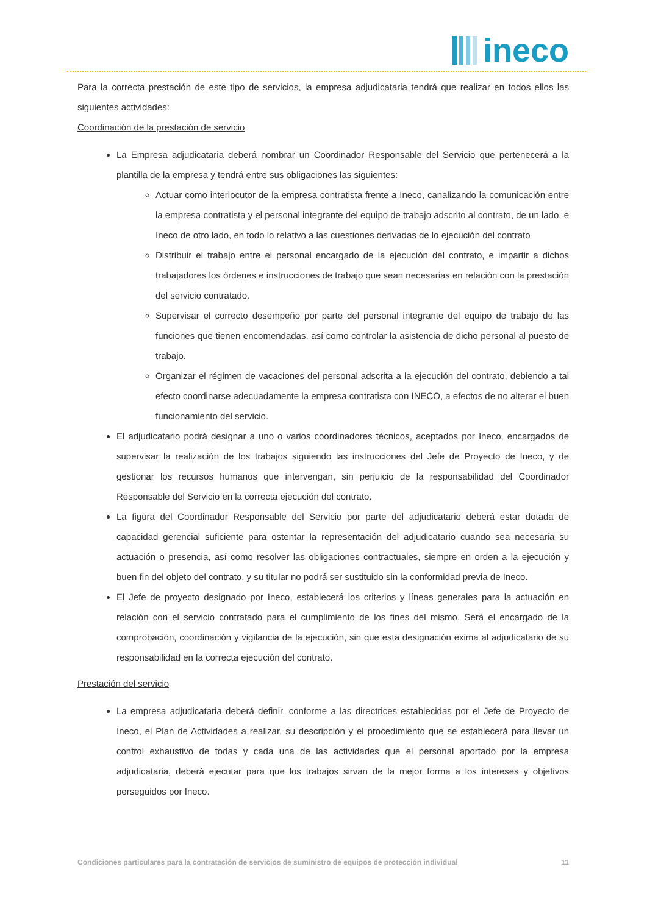ineco
Para la correcta prestación de este tipo de servicios, la empresa adjudicataria tendrá que realizar en todos ellos las siguientes actividades:
Coordinación de la prestación de servicio
La Empresa adjudicataria deberá nombrar un Coordinador Responsable del Servicio que pertenecerá a la plantilla de la empresa y tendrá entre sus obligaciones las siguientes:
Actuar como interlocutor de la empresa contratista frente a Ineco, canalizando la comunicación entre la empresa contratista y el personal integrante del equipo de trabajo adscrito al contrato, de un lado, e Ineco de otro lado, en todo lo relativo a las cuestiones derivadas de lo ejecución del contrato
Distribuir el trabajo entre el personal encargado de la ejecución del contrato, e impartir a dichos trabajadores los órdenes e instrucciones de trabajo que sean necesarias en relación con la prestación del servicio contratado.
Supervisar el correcto desempeño por parte del personal integrante del equipo de trabajo de las funciones que tienen encomendadas, así como controlar la asistencia de dicho personal al puesto de trabajo.
Organizar el régimen de vacaciones del personal adscrita a la ejecución del contrato, debiendo a tal efecto coordinarse adecuadamente la empresa contratista con INECO, a efectos de no alterar el buen funcionamiento del servicio.
El adjudicatario podrá designar a uno o varios coordinadores técnicos, aceptados por Ineco, encargados de supervisar la realización de los trabajos siguiendo las instrucciones del Jefe de Proyecto de Ineco, y de gestionar los recursos humanos que intervengan, sin perjuicio de la responsabilidad del Coordinador Responsable del Servicio en la correcta ejecución del contrato.
La figura del Coordinador Responsable del Servicio por parte del adjudicatario deberá estar dotada de capacidad gerencial suficiente para ostentar la representación del adjudicatario cuando sea necesaria su actuación o presencia, así como resolver las obligaciones contractuales, siempre en orden a la ejecución y buen fin del objeto del contrato, y su titular no podrá ser sustituido sin la conformidad previa de Ineco.
El Jefe de proyecto designado por Ineco, establecerá los criterios y líneas generales para la actuación en relación con el servicio contratado para el cumplimiento de los fines del mismo. Será el encargado de la comprobación, coordinación y vigilancia de la ejecución, sin que esta designación exima al adjudicatario de su responsabilidad en la correcta ejecución del contrato.
Prestación del servicio
La empresa adjudicataria deberá definir, conforme a las directrices establecidas por el Jefe de Proyecto de Ineco, el Plan de Actividades a realizar, su descripción y el procedimiento que se establecerá para llevar un control exhaustivo de todas y cada una de las actividades que el personal aportado por la empresa adjudicataria, deberá ejecutar para que los trabajos sirvan de la mejor forma a los intereses y objetivos perseguidos por Ineco.
Condiciones particulares para la contratación de servicios de suministro de equipos de protección individual 11